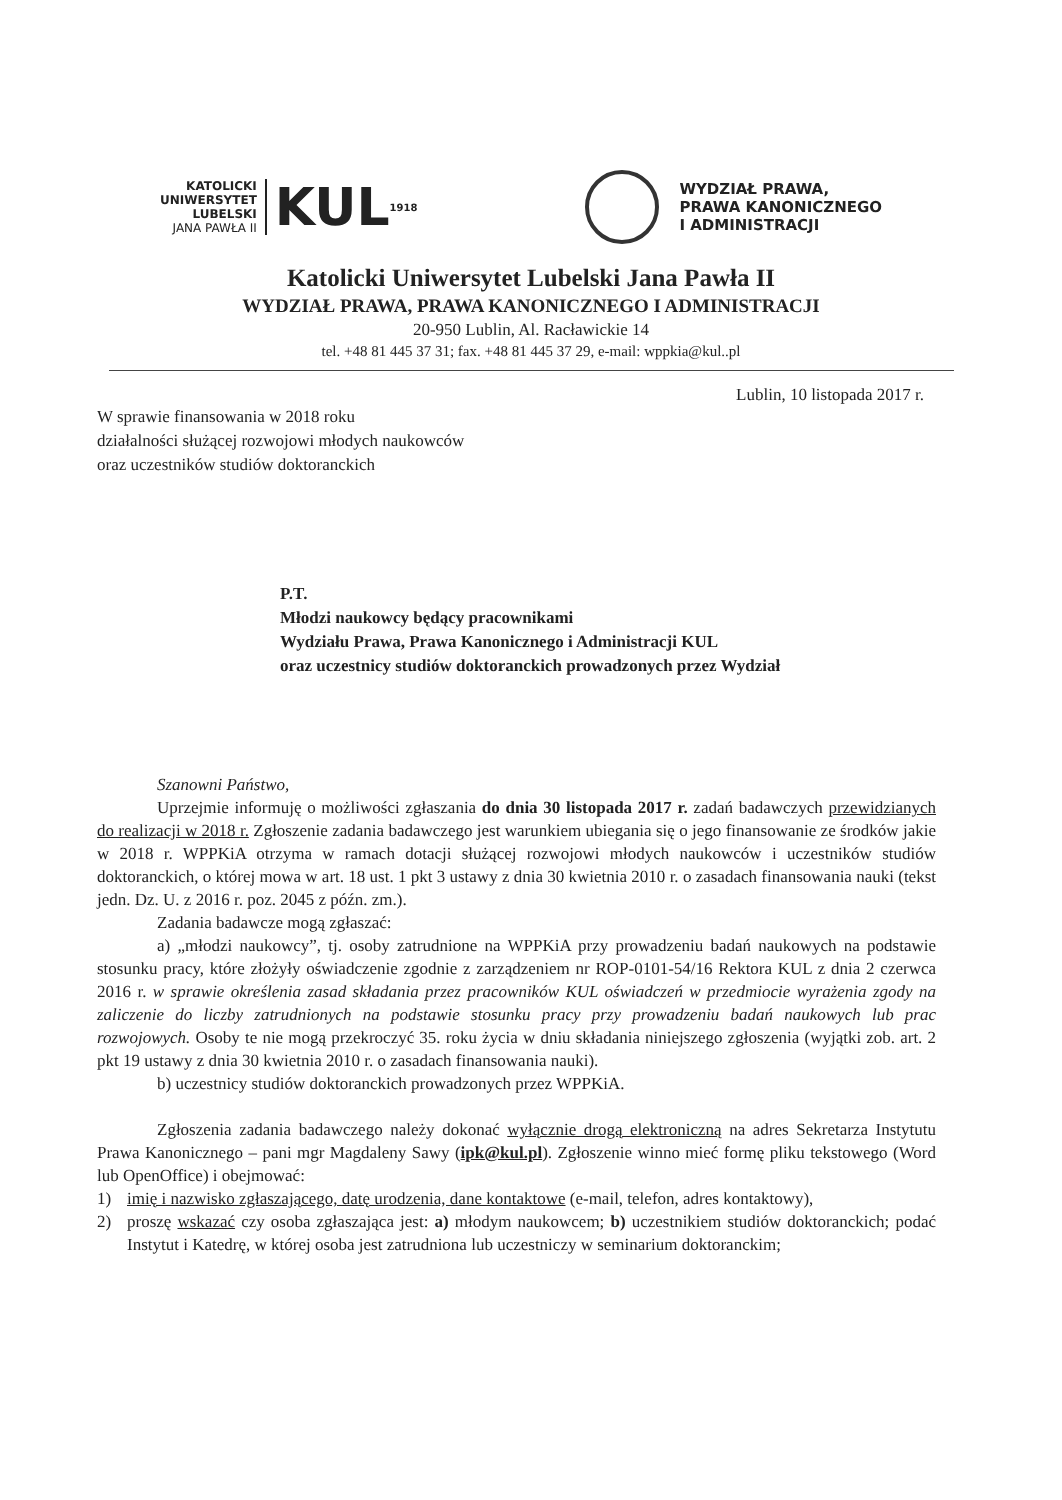KATOLICKI
UNIWERSYTET
LUBELSKI
JANA PAWŁA II
KUL
1918
WYDZIAŁ PRAWA,
PRAWA KANONICZNEGO
I ADMINISTRACJI
Katolicki Uniwersytet Lubelski Jana Pawła II
WYDZIAŁ PRAWA, PRAWA KANONICZNEGO I ADMINISTRACJI
20-950 Lublin, Al. Racławickie 14
tel. +48 81 445 37 31; fax. +48 81 445 37 29, e-mail: wppkia@kul..pl
Lublin, 10 listopada 2017 r.
W sprawie finansowania w 2018 roku
działalności służącej rozwojowi młodych naukowców
oraz uczestników studiów doktoranckich
P.T.
Młodzi naukowcy będący pracownikami
Wydziału Prawa, Prawa Kanonicznego i Administracji KUL
oraz uczestnicy studiów doktoranckich prowadzonych przez Wydział
Szanowni Państwo,
Uprzejmie informuję o możliwości zgłaszania do dnia 30 listopada 2017 r. zadań badawczych przewidzianych do realizacji w 2018 r. Zgłoszenie zadania badawczego jest warunkiem ubiegania się o jego finansowanie ze środków jakie w 2018 r. WPPKiA otrzyma w ramach dotacji służącej rozwojowi młodych naukowców i uczestników studiów doktoranckich, o której mowa w art. 18 ust. 1 pkt 3 ustawy z dnia 30 kwietnia 2010 r. o zasadach finansowania nauki (tekst jedn. Dz. U. z 2016 r. poz. 2045 z późn. zm.).
Zadania badawcze mogą zgłaszać:
a) „młodzi naukowcy”, tj. osoby zatrudnione na WPPKiA przy prowadzeniu badań naukowych na podstawie stosunku pracy, które złożyły oświadczenie zgodnie z zarządzeniem nr ROP-0101-54/16 Rektora KUL z dnia 2 czerwca 2016 r. w sprawie określenia zasad składania przez pracowników KUL oświadczeń w przedmiocie wyrażenia zgody na zaliczenie do liczby zatrudnionych na podstawie stosunku pracy przy prowadzeniu badań naukowych lub prac rozwojowych. Osoby te nie mogą przekroczyć 35. roku życia w dniu składania niniejszego zgłoszenia (wyjątki zob. art. 2 pkt 19 ustawy z dnia 30 kwietnia 2010 r. o zasadach finansowania nauki).
b) uczestnicy studiów doktoranckich prowadzonych przez WPPKiA.
Zgłoszenia zadania badawczego należy dokonać wyłącznie drogą elektroniczną na adres Sekretarza Instytutu Prawa Kanonicznego – pani mgr Magdaleny Sawy (ipk@kul.pl). Zgłoszenie winno mieć formę pliku tekstowego (Word lub OpenOffice) i obejmować:
1) imię i nazwisko zgłaszającego, datę urodzenia, dane kontaktowe (e-mail, telefon, adres kontaktowy),
2) proszę wskazać czy osoba zgłaszająca jest: a) młodym naukowcem; b) uczestnikiem studiów doktoranckich; podać Instytut i Katedrę, w której osoba jest zatrudniona lub uczestniczy w seminarium doktoranckim;